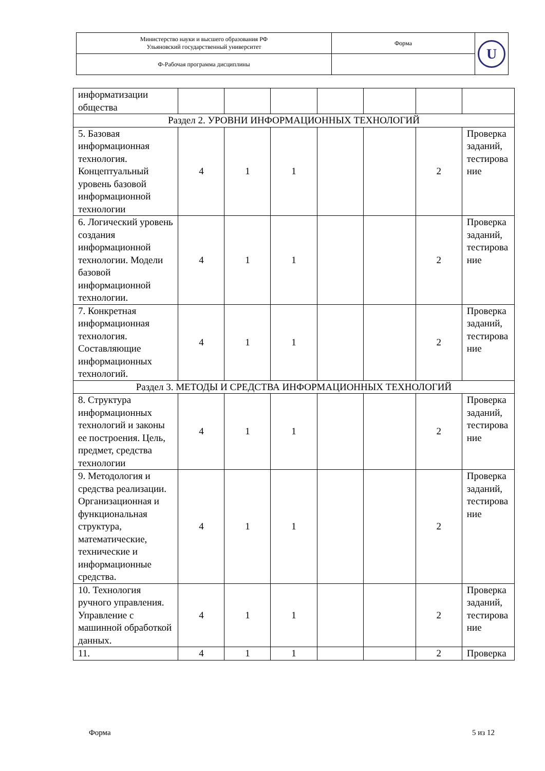| Министерство науки и высшего образования РФ Ульяновский государственный университет | Форма | U |
| Ф-Рабочая программа дисциплины | | |
| информатизации общества | | | | | | | |
| Раздел 2. УРОВНИ ИНФОРМАЦИОННЫХ ТЕХНОЛОГИЙ | | | | | | | |
| 5. Базовая информационная технология. Концептуальный уровень базовой информационной технологии | 4 | 1 | 1 | | | 2 | Проверка заданий, тестирова ние |
| 6. Логический уровень создания информационной технологии. Модели базовой информационной технологии. | 4 | 1 | 1 | | | 2 | Проверка заданий, тестирова ние |
| 7. Конкретная информационная технология. Составляющие информационных технологий. | 4 | 1 | 1 | | | 2 | Проверка заданий, тестирова ние |
| Раздел 3. МЕТОДЫ И СРЕДСТВА ИНФОРМАЦИОННЫХ ТЕХНОЛОГИЙ | | | | | | | |
| 8. Структура информационных технологий и законы ее построения. Цель, предмет, средства технологии | 4 | 1 | 1 | | | 2 | Проверка заданий, тестирова ние |
| 9. Методология и средства реализации. Организационная и функциональная структура, математические, технические и информационные средства. | 4 | 1 | 1 | | | 2 | Проверка заданий, тестирова ние |
| 10. Технология ручного управления. Управление с машинной обработкой данных. | 4 | 1 | 1 | | | 2 | Проверка заданий, тестирова ние |
| 11. | 4 | 1 | 1 | | | 2 | Проверка |
Форма 5 из 12